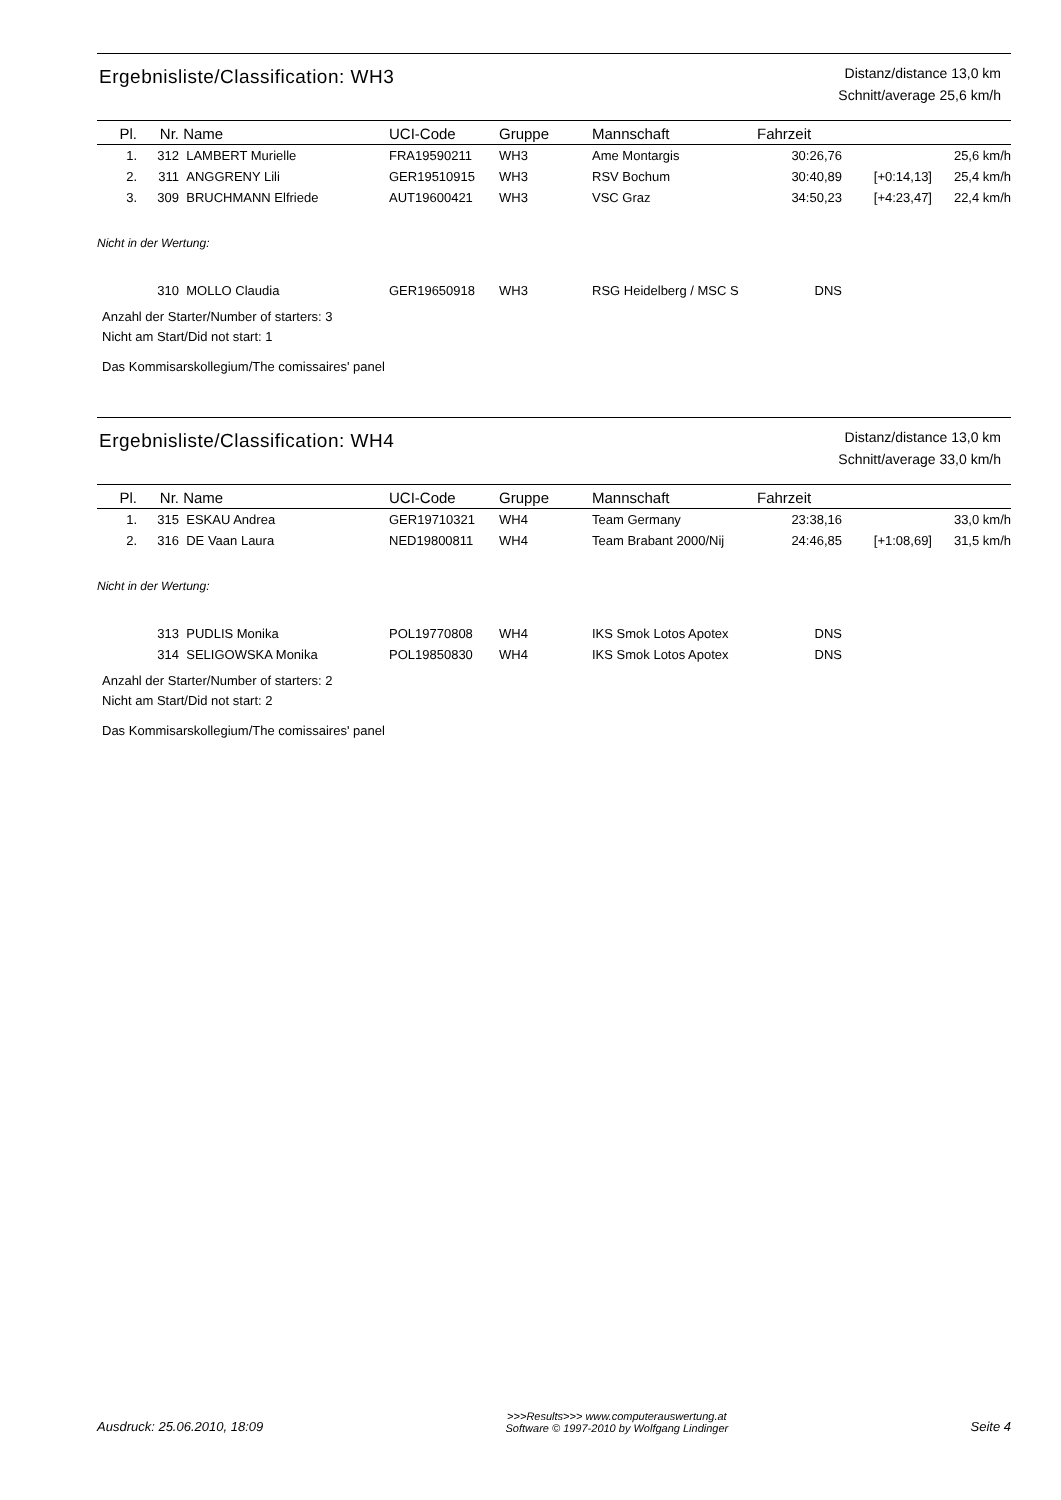Ergebnisliste/Classification: WH3
Distanz/distance 13,0 km
Schnitt/average 25,6 km/h
| Pl. | Nr. | Name | UCI-Code | Gruppe | Mannschaft | Fahrzeit | | |
| --- | --- | --- | --- | --- | --- | --- | --- | --- |
| 1. | 312 | LAMBERT Murielle | FRA19590211 | WH3 | Ame Montargis | 30:26,76 | | 25,6 km/h |
| 2. | 311 | ANGGRENY Lili | GER19510915 | WH3 | RSV Bochum | 30:40,89 | [+0:14,13] | 25,4 km/h |
| 3. | 309 | BRUCHMANN Elfriede | AUT19600421 | WH3 | VSC Graz | 34:50,23 | [+4:23,47] | 22,4 km/h |
Nicht in der Wertung:
| | 310 | MOLLO Claudia | GER19650918 | WH3 | RSG Heidelberg / MSC S | DNS | |
Anzahl der Starter/Number of starters: 3
Nicht am Start/Did not start: 1
Das Kommisarskollegium/The comissaires' panel
Ergebnisliste/Classification: WH4
Distanz/distance 13,0 km
Schnitt/average 33,0 km/h
| Pl. | Nr. | Name | UCI-Code | Gruppe | Mannschaft | Fahrzeit | | |
| --- | --- | --- | --- | --- | --- | --- | --- | --- |
| 1. | 315 | ESKAU Andrea | GER19710321 | WH4 | Team Germany | 23:38,16 | | 33,0 km/h |
| 2. | 316 | DE Vaan Laura | NED19800811 | WH4 | Team Brabant 2000/Nij | 24:46,85 | [+1:08,69] | 31,5 km/h |
Nicht in der Wertung:
| | 313 | PUDLIS Monika | POL19770808 | WH4 | IKS Smok Lotos Apotex | DNS | |
| | 314 | SELIGOWSKA Monika | POL19850830 | WH4 | IKS Smok Lotos Apotex | DNS | |
Anzahl der Starter/Number of starters: 2
Nicht am Start/Did not start: 2
Das Kommisarskollegium/The comissaires' panel
Ausdruck: 25.06.2010, 18:09
>>>Results>>> www.computerauswertung.at
Software © 1997-2010 by Wolfgang Lindinger
Seite 4